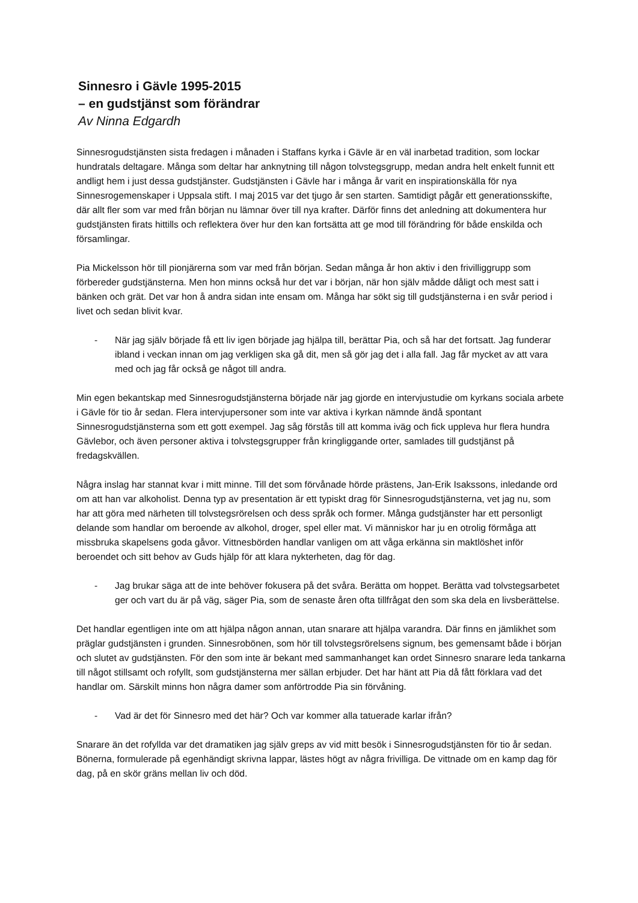Sinnesro i Gävle 1995-2015
– en gudstjänst som förändrar
Av Ninna Edgardh
Sinnesrogudstjänsten sista fredagen i månaden i Staffans kyrka i Gävle är en väl inarbetad tradition, som lockar hundratals deltagare. Många som deltar har anknytning till någon tolvstegsgrupp, medan andra helt enkelt funnit ett andligt hem i just dessa gudstjänster. Gudstjänsten i Gävle har i många år varit en inspirationskälla för nya Sinnesrogemenskaper i Uppsala stift. I maj 2015 var det tjugo år sen starten. Samtidigt pågår ett generationsskifte, där allt fler som var med från början nu lämnar över till nya krafter. Därför finns det anledning att dokumentera hur gudstjänsten firats hittills och reflektera över hur den kan fortsätta att ge mod till förändring för både enskilda och församlingar.
Pia Mickelsson hör till pionjärerna som var med från början. Sedan många år hon aktiv i den frivilliggrupp som förbereder gudstjänsterna. Men hon minns också hur det var i början, när hon själv mådde dåligt och mest satt i bänken och grät. Det var hon å andra sidan inte ensam om. Många har sökt sig till gudstjänsterna i en svår period i livet och sedan blivit kvar.
- När jag själv började få ett liv igen började jag hjälpa till, berättar Pia, och så har det fortsatt. Jag funderar ibland i veckan innan om jag verkligen ska gå dit, men så gör jag det i alla fall. Jag får mycket av att vara med och jag får också ge något till andra.
Min egen bekantskap med Sinnesrogudstjänsterna började när jag gjorde en intervjustudie om kyrkans sociala arbete i Gävle för tio år sedan. Flera intervjupersoner som inte var aktiva i kyrkan nämnde ändå spontant Sinnesrogudstjänsterna som ett gott exempel. Jag såg förstås till att komma iväg och fick uppleva hur flera hundra Gävlebor, och även personer aktiva i tolvstegsgrupper från kringliggande orter, samlades till gudstjänst på fredagskvällen.
Några inslag har stannat kvar i mitt minne. Till det som förvånade hörde prästens, Jan-Erik Isakssons, inledande ord om att han var alkoholist. Denna typ av presentation är ett typiskt drag för Sinnesrogudstjänsterna, vet jag nu, som har att göra med närheten till tolvstegsrörelsen och dess språk och former. Många gudstjänster har ett personligt delande som handlar om beroende av alkohol, droger, spel eller mat. Vi människor har ju en otrolig förmåga att missbruka skapelsens goda gåvor. Vittnesbörden handlar vanligen om att våga erkänna sin maktlöshet inför beroendet och sitt behov av Guds hjälp för att klara nykterheten, dag för dag.
- Jag brukar säga att de inte behöver fokusera på det svåra. Berätta om hoppet. Berätta vad tolvstegsarbetet ger och vart du är på väg, säger Pia, som de senaste åren ofta tillfrågat den som ska dela en livsberättelse.
Det handlar egentligen inte om att hjälpa någon annan, utan snarare att hjälpa varandra. Där finns en jämlikhet som präglar gudstjänsten i grunden. Sinnesrobönen, som hör till tolvstegsrörelsens signum, bes gemensamt både i början och slutet av gudstjänsten. För den som inte är bekant med sammanhanget kan ordet Sinnesro snarare leda tankarna till något stillsamt och rofyllt, som gudstjänsterna mer sällan erbjuder. Det har hänt att Pia då fått förklara vad det handlar om. Särskilt minns hon några damer som anförtrodde Pia sin förvåning.
- Vad är det för Sinnesro med det här? Och var kommer alla tatuerade karlar ifrån?
Snarare än det rofyllda var det dramatiken jag själv greps av vid mitt besök i Sinnesrogudstjänsten för tio år sedan. Bönerna, formulerade på egenhändigt skrivna lappar, lästes högt av några frivilliga. De vittnade om en kamp dag för dag, på en skör gräns mellan liv och död.